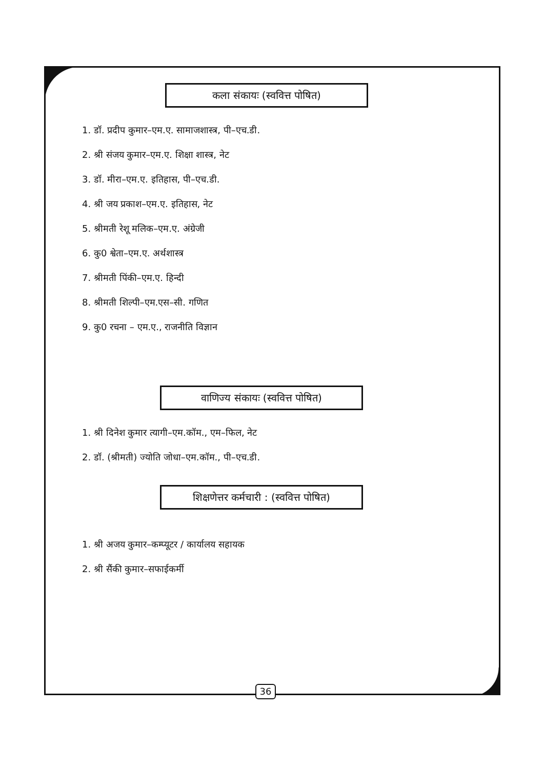कला संकायः (स्ववित्त पोषित)
1. डॉ. प्रदीप कुमार–एम.ए. सामाजशास्त्र, पी–एच.डी.
2. श्री संजय कुमार–एम.ए. शिक्षा शास्त्र, नेट
3. डॉ. मीरा–एम.ए. इतिहास, पी–एच.डी.
4. श्री जय प्रकाश–एम.ए. इतिहास, नेट
5. श्रीमती रेशू मलिक–एम.ए. अंग्रेजी
6. कु0 श्वेता–एम.ए. अर्थशास्त्र
7. श्रीमती पिंकी–एम.ए. हिन्दी
8. श्रीमती शिल्पी–एम.एस–सी. गणित
9. कु0 रचना – एम.ए., राजनीति विज्ञान
वाणिज्य संकायः (स्ववित्त पोषित)
1. श्री दिनेश कुमार त्यागी–एम.कॉम., एम–फिल, नेट
2. डॉ. (श्रीमती) ज्योति जोधा–एम.कॉम., पी–एच.डी.
शिक्षणेत्तर कर्मचारी : (स्ववित्त पोषित)
1. श्री अजय कुमार–कम्प्यूटर / कार्यालय सहायक
2. श्री सैंकी कुमार–सफाईकर्मी
36